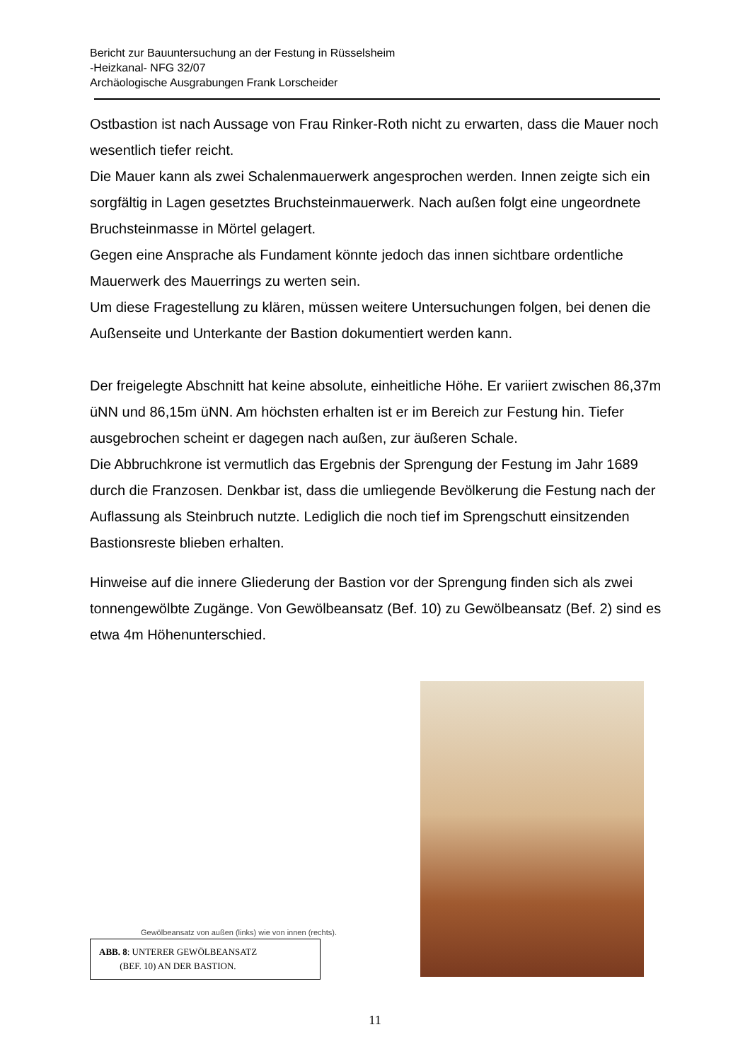Bericht zur Bauuntersuchung an der Festung in Rüsselsheim
-Heizkanal- NFG 32/07
Archäologische Ausgrabungen Frank Lorscheider
Ostbastion ist nach Aussage von Frau Rinker-Roth nicht zu erwarten, dass die Mauer noch wesentlich tiefer reicht.
Die Mauer kann als zwei Schalenmauerwerk angesprochen werden. Innen zeigte sich ein sorgfältig in Lagen gesetztes Bruchsteinmauerwerk. Nach außen folgt eine ungeordnete Bruchsteinmasse in Mörtel gelagert.
Gegen eine Ansprache als Fundament könnte jedoch das innen sichtbare ordentliche Mauerwerk des Mauerrings zu werten sein.
Um diese Fragestellung zu klären, müssen weitere Untersuchungen folgen, bei denen die Außenseite und Unterkante der Bastion dokumentiert werden kann.
Der freigelegte Abschnitt hat keine absolute, einheitliche Höhe. Er variiert zwischen 86,37m üNN und 86,15m üNN. Am höchsten erhalten ist er im Bereich zur Festung hin. Tiefer ausgebrochen scheint er dagegen nach außen, zur äußeren Schale.
Die Abbruchkrone ist vermutlich das Ergebnis der Sprengung der Festung im Jahr 1689 durch die Franzosen. Denkbar ist, dass die umliegende Bevölkerung die Festung nach der Auflassung als Steinbruch nutzte. Lediglich die noch tief im Sprengschutt einsitzenden Bastionsreste blieben erhalten.
Hinweise auf die innere Gliederung der Bastion vor der Sprengung finden sich als zwei tonnengewölbte Zugänge. Von Gewölbeansatz (Bef. 10) zu Gewölbeansatz (Bef. 2) sind es etwa 4m Höhenunterschied.
Gewölbeansatz von außen (links) wie von innen (rechts).
ABB. 8: UNTERER GEWÖLBEANSATZ
(BEF. 10) AN DER BASTION.
11